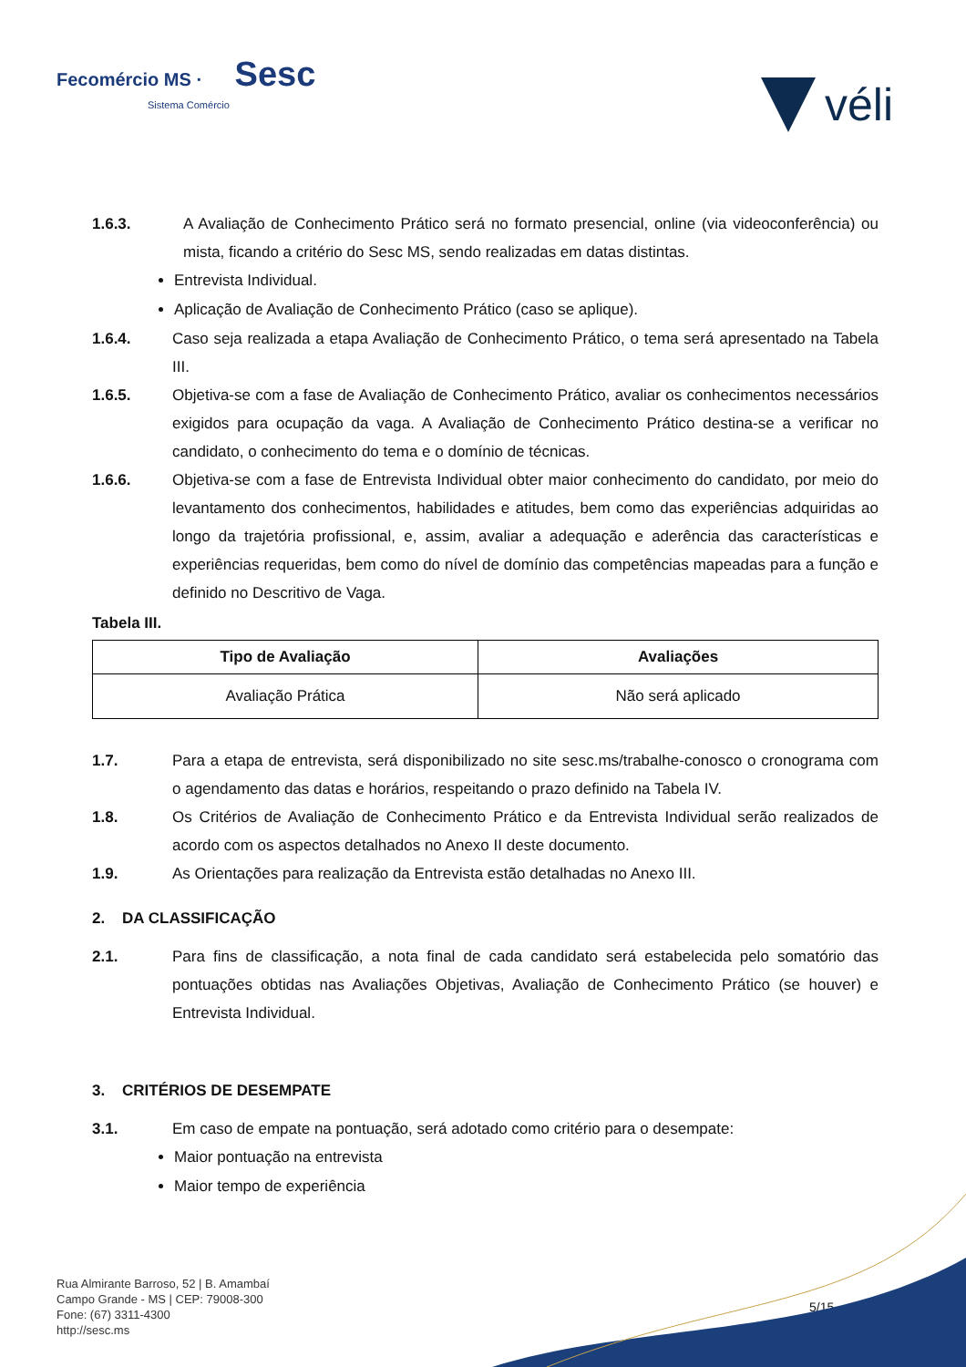Fecomércio MS · Sesc
Sistema Comércio
véli
1.6.3. A Avaliação de Conhecimento Prático será no formato presencial, online (via videoconferência) ou mista, ficando a critério do Sesc MS, sendo realizadas em datas distintas.
Entrevista Individual.
Aplicação de Avaliação de Conhecimento Prático (caso se aplique).
1.6.4. Caso seja realizada a etapa Avaliação de Conhecimento Prático, o tema será apresentado na Tabela III.
1.6.5. Objetiva-se com a fase de Avaliação de Conhecimento Prático, avaliar os conhecimentos necessários exigidos para ocupação da vaga. A Avaliação de Conhecimento Prático destina-se a verificar no candidato, o conhecimento do tema e o domínio de técnicas.
1.6.6. Objetiva-se com a fase de Entrevista Individual obter maior conhecimento do candidato, por meio do levantamento dos conhecimentos, habilidades e atitudes, bem como das experiências adquiridas ao longo da trajetória profissional, e, assim, avaliar a adequação e aderência das características e experiências requeridas, bem como do nível de domínio das competências mapeadas para a função e definido no Descritivo de Vaga.
Tabela III.
| Tipo de Avaliação | Avaliações |
| --- | --- |
| Avaliação Prática | Não será aplicado |
1.7. Para a etapa de entrevista, será disponibilizado no site sesc.ms/trabalhe-conosco o cronograma com o agendamento das datas e horários, respeitando o prazo definido na Tabela IV.
1.8. Os Critérios de Avaliação de Conhecimento Prático e da Entrevista Individual serão realizados de acordo com os aspectos detalhados no Anexo II deste documento.
1.9. As Orientações para realização da Entrevista estão detalhadas no Anexo III.
2. DA CLASSIFICAÇÃO
2.1. Para fins de classificação, a nota final de cada candidato será estabelecida pelo somatório das pontuações obtidas nas Avaliações Objetivas, Avaliação de Conhecimento Prático (se houver) e Entrevista Individual.
3. CRITÉRIOS DE DESEMPATE
3.1. Em caso de empate na pontuação, será adotado como critério para o desempate:
Maior pontuação na entrevista
Maior tempo de experiência
Rua Almirante Barroso, 52 | B. Amambaí
Campo Grande - MS | CEP: 79008-300
Fone: (67) 3311-4300
http://sesc.ms
5/15